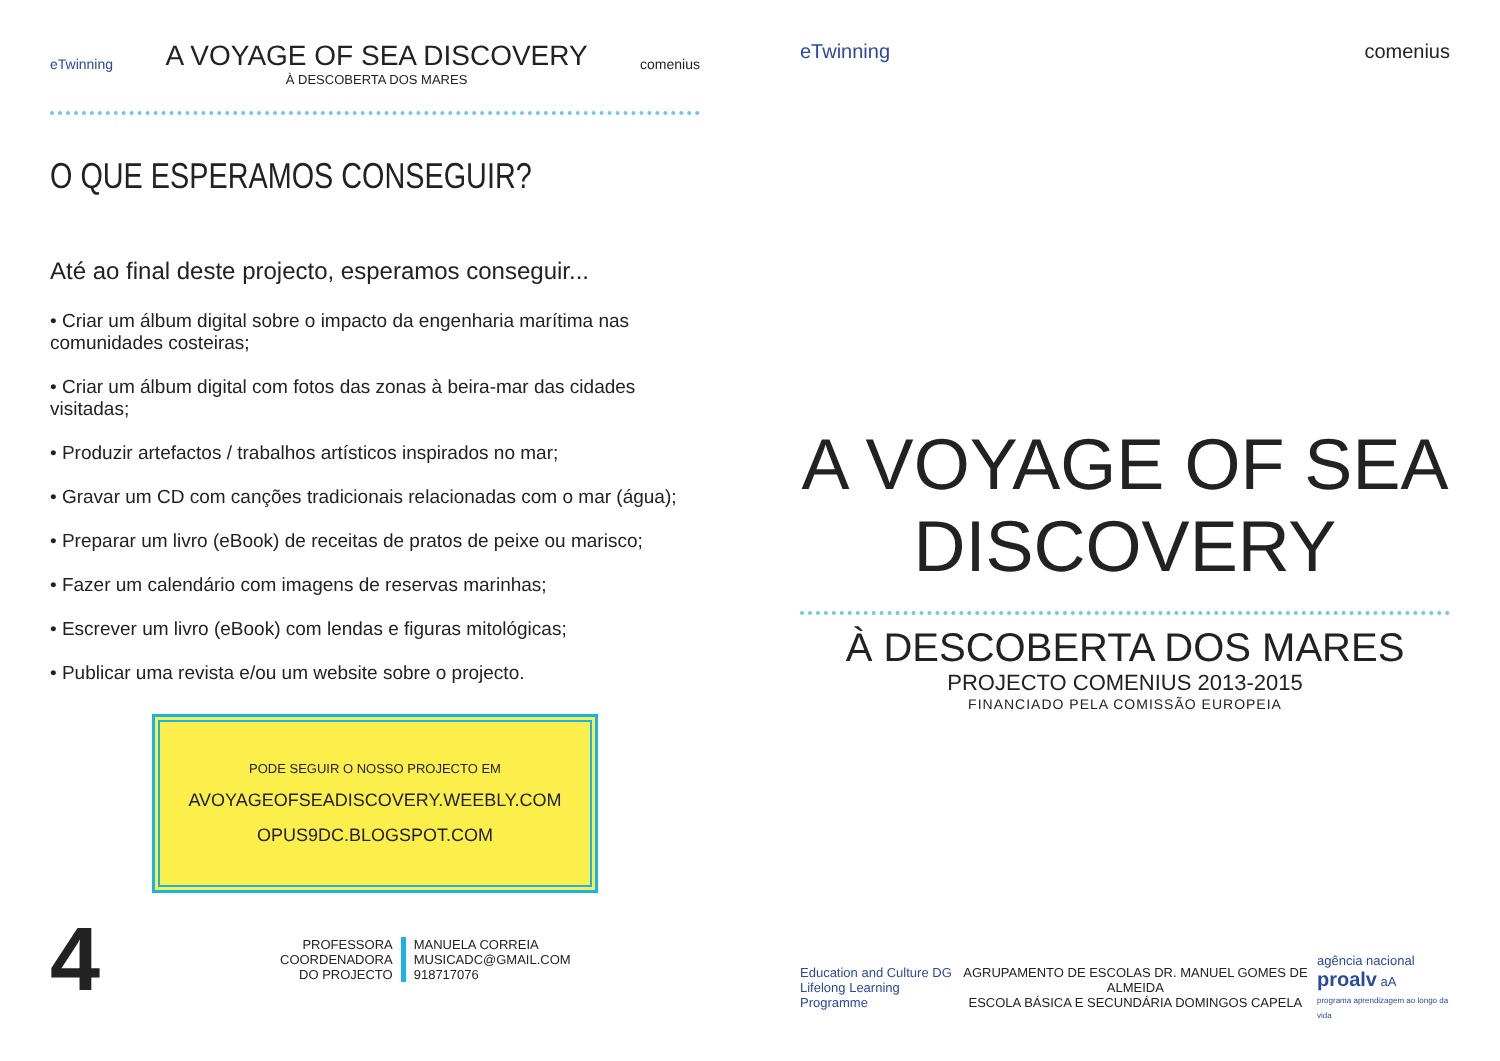eTwinning
A VOYAGE OF SEA DISCOVERY
À DESCOBERTA DOS MARES
comenius
O QUE ESPERAMOS CONSEGUIR?
Até ao final deste projecto, esperamos conseguir...
• Criar um álbum digital sobre o impacto da engenharia marítima nas comunidades costeiras;
• Criar um álbum digital com fotos das zonas à beira-mar das cidades visitadas;
• Produzir artefactos / trabalhos artísticos inspirados no mar;
• Gravar um CD com canções tradicionais relacionadas com o mar (água);
• Preparar um livro (eBook) de receitas de pratos de peixe ou marisco;
• Fazer um calendário com imagens de reservas marinhas;
• Escrever um livro (eBook) com lendas e figuras mitológicas;
• Publicar uma revista e/ou um website sobre o projecto.
PODE SEGUIR O NOSSO PROJECTO EM
AVOYAGEOFSEADISCOVERY.WEEBLY.COM
OPUS9DC.BLOGSPOT.COM
4
PROFESSORA
COORDENADORA
DO PROJECTO
MANUELA CORREIA
MUSICADC@GMAIL.COM
918717076
eTwinning comenius
A VOYAGE OF SEA DISCOVERY
À DESCOBERTA DOS MARES
PROJECTO COMENIUS 2013-2015
FINANCIADO PELA COMISSÃO EUROPEIA
Education and Culture DG
Lifelong Learning Programme
AGRUPAMENTO DE ESCOLAS DR. MANUEL GOMES DE ALMEIDA
ESCOLA BÁSICA E SECUNDÁRIA DOMINGOS CAPELA
agência nacional
proalv aA
programa aprendizagem ao longo da vida